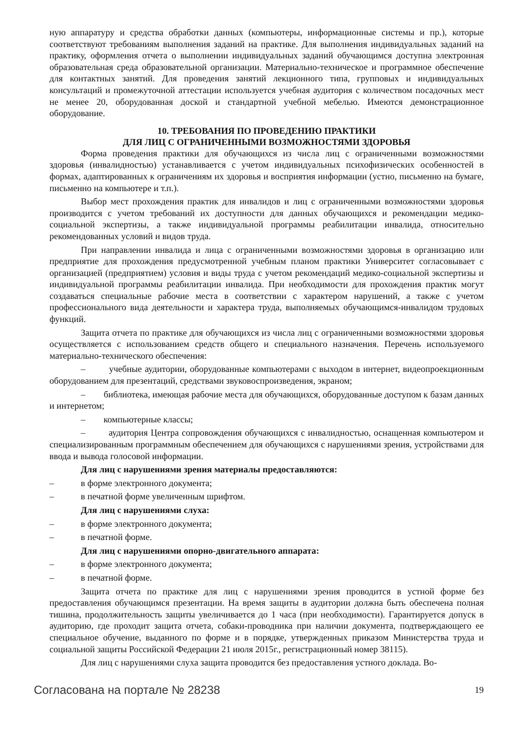ную аппаратуру и средства обработки данных (компьютеры, информационные системы и пр.), которые соответствуют требованиям выполнения заданий на практике. Для выполнения индивидуальных заданий на практику, оформления отчета о выполнении индивидуальных заданий обучающимся доступна электронная образовательная среда образовательной организации. Материально-техническое и программное обеспечение для контактных занятий. Для проведения занятий лекционного типа, групповых и индивидуальных консультаций и промежуточной аттестации используется учебная аудитория с количеством посадочных мест не менее 20, оборудованная доской и стандартной учебной мебелью. Имеются демонстрационное оборудование.
10. ТРЕБОВАНИЯ ПО ПРОВЕДЕНИЮ ПРАКТИКИ
ДЛЯ ЛИЦ С ОГРАНИЧЕННЫМИ ВОЗМОЖНОСТЯМИ ЗДОРОВЬЯ
Форма проведения практики для обучающихся из числа лиц с ограниченными возможностями здоровья (инвалидностью) устанавливается с учетом индивидуальных психофизических особенностей в формах, адаптированных к ограничениям их здоровья и восприятия информации (устно, письменно на бумаге, письменно на компьютере и т.п.).
Выбор мест прохождения практик для инвалидов и лиц с ограниченными возможностями здоровья производится с учетом требований их доступности для данных обучающихся и рекомендации медико-социальной экспертизы, а также индивидуальной программы реабилитации инвалида, относительно рекомендованных условий и видов труда.
При направлении инвалида и лица с ограниченными возможностями здоровья в организацию или предприятие для прохождения предусмотренной учебным планом практики Университет согласовывает с организацией (предприятием) условия и виды труда с учетом рекомендаций медико-социальной экспертизы и индивидуальной программы реабилитации инвалида. При необходимости для прохождения практик могут создаваться специальные рабочие места в соответствии с характером нарушений, а также с учетом профессионального вида деятельности и характера труда, выполняемых обучающимся-инвалидом трудовых функций.
Защита отчета по практике для обучающихся из числа лиц с ограниченными возможностями здоровья осуществляется с использованием средств общего и специального назначения. Перечень используемого материально-технического обеспечения:
– учебные аудитории, оборудованные компьютерами с выходом в интернет, видеопроекционным оборудованием для презентаций, средствами звуковоспроизведения, экраном;
– библиотека, имеющая рабочие места для обучающихся, оборудованные доступом к базам данных и интернетом;
– компьютерные классы;
– аудитория Центра сопровождения обучающихся с инвалидностью, оснащенная компьютером и специализированным программным обеспечением для обучающихся с нарушениями зрения, устройствами для ввода и вывода голосовой информации.
Для лиц с нарушениями зрения материалы предоставляются:
– в форме электронного документа;
– в печатной форме увеличенным шрифтом.
Для лиц с нарушениями слуха:
– в форме электронного документа;
– в печатной форме.
Для лиц с нарушениями опорно-двигательного аппарата:
– в форме электронного документа;
– в печатной форме.
Защита отчета по практике для лиц с нарушениями зрения проводится в устной форме без предоставления обучающимся презентации. На время защиты в аудитории должна быть обеспечена полная тишина, продолжительность защиты увеличивается до 1 часа (при необходимости). Гарантируется допуск в аудиторию, где проходит защита отчета, собаки-проводника при наличии документа, подтверждающего ее специальное обучение, выданного по форме и в порядке, утвержденных приказом Министерства труда и социальной защиты Российской Федерации 21 июля 2015г., регистрационный номер 38115).
Для лиц с нарушениями слуха защита проводится без предоставления устного доклада. Во-
Согласована на портале № 28238 19